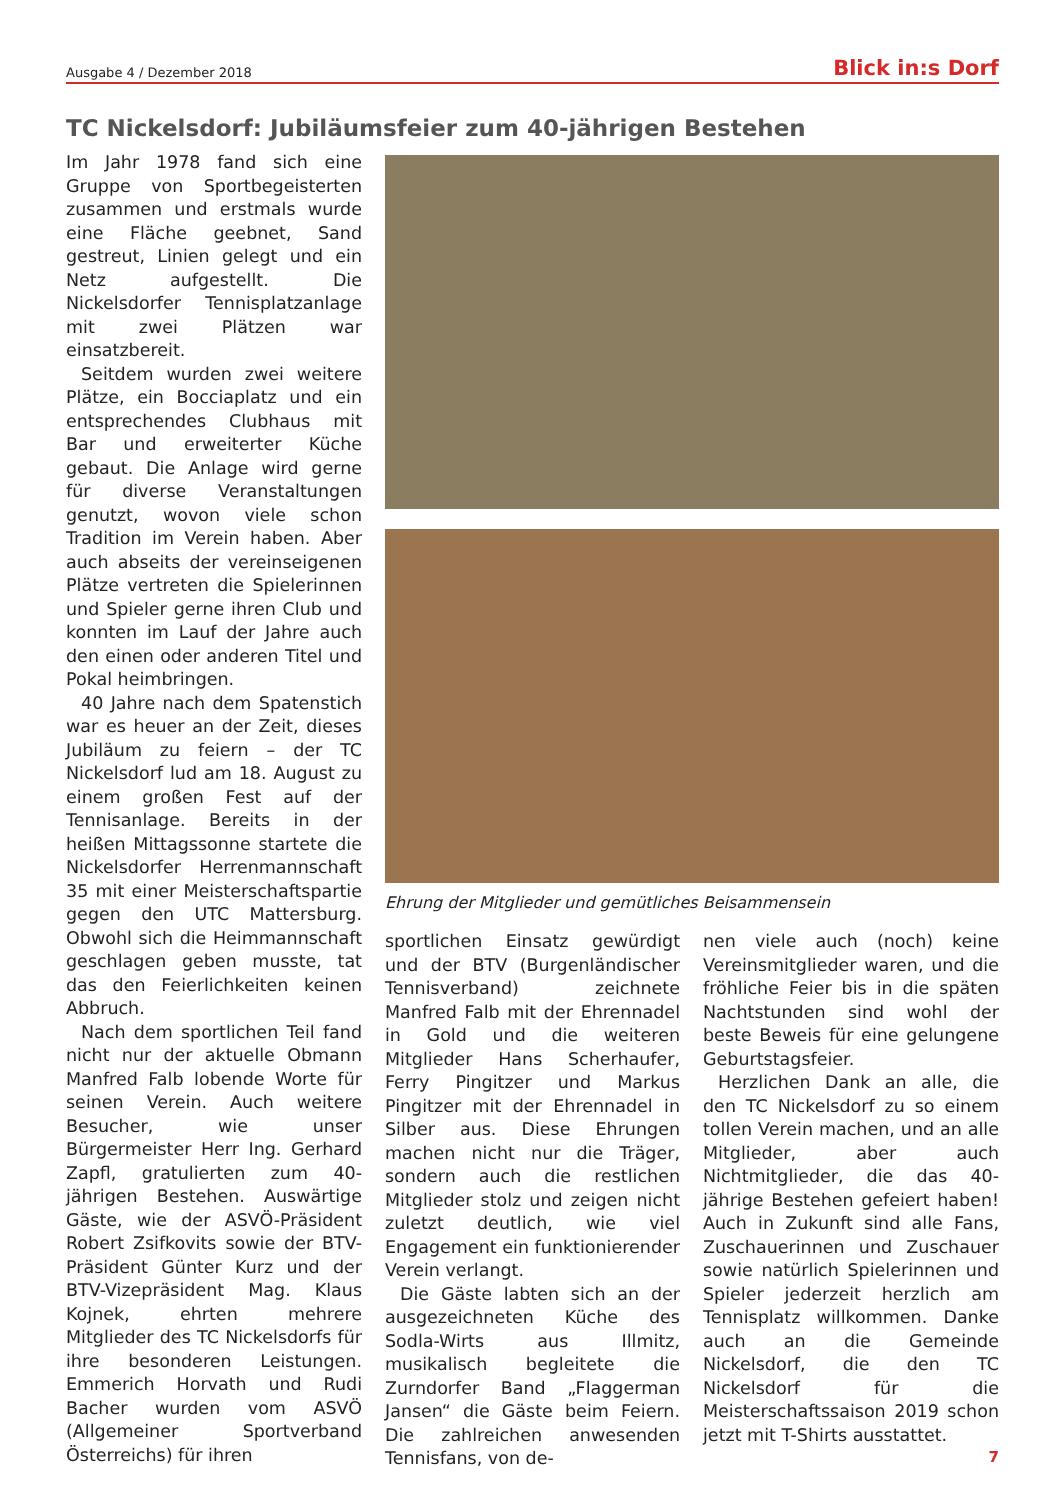Ausgabe 4 / Dezember 2018 Blick in:s Dorf
TC Nickelsdorf: Jubiläumsfeier zum 40-jährigen Bestehen
Im Jahr 1978 fand sich eine Gruppe von Sportbegeisterten zusammen und erstmals wurde eine Fläche geebnet, Sand gestreut, Linien gelegt und ein Netz aufgestellt. Die Nickelsdorfer Tennisplatzanlage mit zwei Plätzen war einsatzbereit.
Seitdem wurden zwei weitere Plätze, ein Bocciaplatz und ein entsprechendes Clubhaus mit Bar und erweiterter Küche gebaut. Die Anlage wird gerne für diverse Veranstaltungen genutzt, wovon viele schon Tradition im Verein haben. Aber auch abseits der vereinseigenen Plätze vertreten die Spielerinnen und Spieler gerne ihren Club und konnten im Lauf der Jahre auch den einen oder anderen Titel und Pokal heimbringen.
40 Jahre nach dem Spatenstich war es heuer an der Zeit, dieses Jubiläum zu feiern – der TC Nickelsdorf lud am 18. August zu einem großen Fest auf der Tennisanlage. Bereits in der heißen Mittagssonne startete die Nickelsdorfer Herrenmannschaft 35 mit einer Meisterschaftspartie gegen den UTC Mattersburg. Obwohl sich die Heimmannschaft geschlagen geben musste, tat das den Feierlichkeiten keinen Abbruch.
Nach dem sportlichen Teil fand nicht nur der aktuelle Obmann Manfred Falb lobende Worte für seinen Verein. Auch weitere Besucher, wie unser Bürgermeister Herr Ing. Gerhard Zapfl, gratulierten zum 40-jährigen Bestehen. Auswärtige Gäste, wie der ASVÖ-Präsident Robert Zsifkovits sowie der BTV-Präsident Günter Kurz und der BTV-Vizepräsident Mag. Klaus Kojnek, ehrten mehrere Mitglieder des TC Nickelsdorfs für ihre besonderen Leistungen. Emmerich Horvath und Rudi Bacher wurden vom ASVÖ (Allgemeiner Sportverband Österreichs) für ihren
Ehrung der Mitglieder und gemütliches Beisammensein
sportlichen Einsatz gewürdigt und der BTV (Burgenländischer Tennisverband) zeichnete Manfred Falb mit der Ehrennadel in Gold und die weiteren Mitglieder Hans Scherhaufer, Ferry Pingitzer und Markus Pingitzer mit der Ehrennadel in Silber aus. Diese Ehrungen machen nicht nur die Träger, sondern auch die restlichen Mitglieder stolz und zeigen nicht zuletzt deutlich, wie viel Engagement ein funktionierender Verein verlangt.
Die Gäste labten sich an der ausgezeichneten Küche des Sodla-Wirts aus Illmitz, musikalisch begleitete die Zurndorfer Band „Flaggerman Jansen“ die Gäste beim Feiern. Die zahlreichen anwesenden Tennisfans, von de-
nen viele auch (noch) keine Vereinsmitglieder waren, und die fröhliche Feier bis in die späten Nachtstunden sind wohl der beste Beweis für eine gelungene Geburtstagsfeier.
Herzlichen Dank an alle, die den TC Nickelsdorf zu so einem tollen Verein machen, und an alle Mitglieder, aber auch Nichtmitglieder, die das 40-jährige Bestehen gefeiert haben! Auch in Zukunft sind alle Fans, Zuschauerinnen und Zuschauer sowie natürlich Spielerinnen und Spieler jederzeit herzlich am Tennisplatz willkommen. Danke auch an die Gemeinde Nickelsdorf, die den TC Nickelsdorf für die Meisterschaftssaison 2019 schon jetzt mit T-Shirts ausstattet.
7